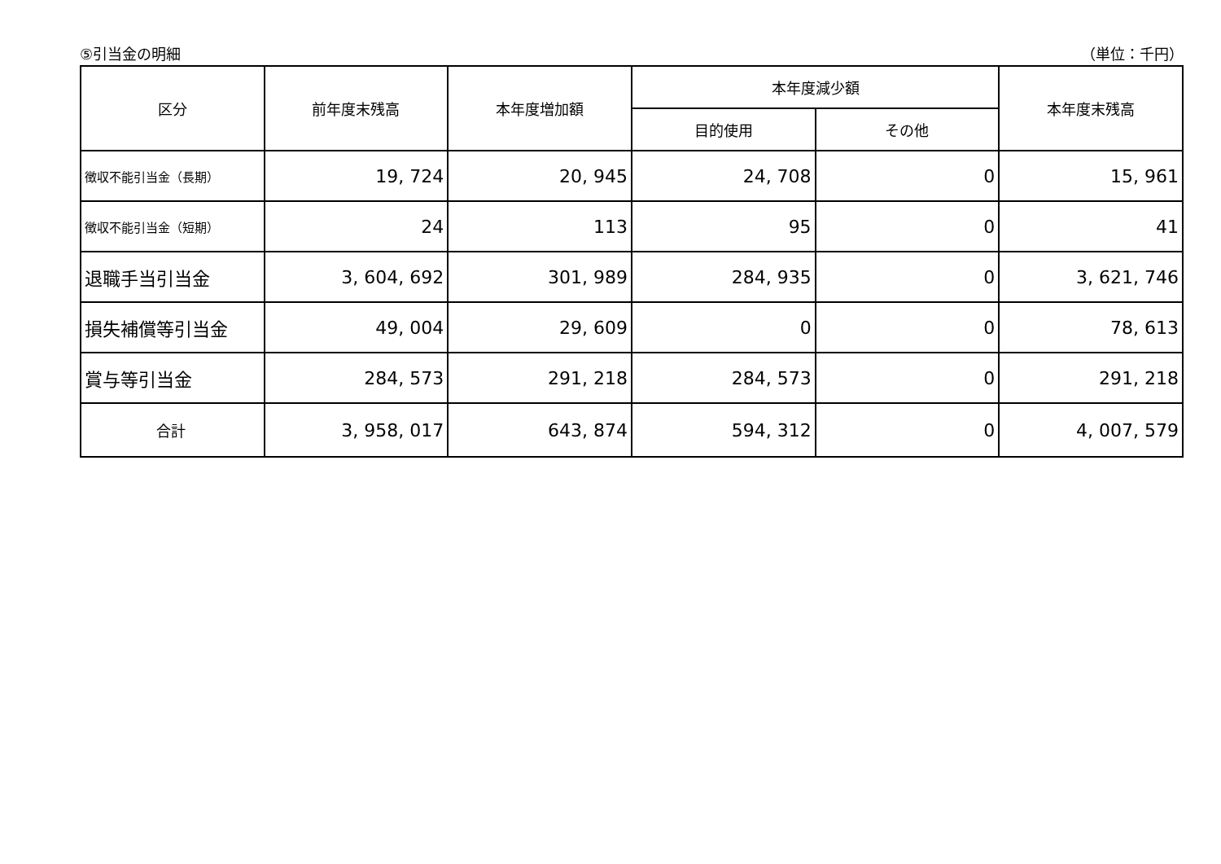⑤引当金の明細 （単位：千円）
| 区分 | 前年度末残高 | 本年度増加額 | 本年度減少額 | | 本年度末残高 |
| --- | --- | --- | --- | --- | --- |
| | | | 目的使用 | その他 | |
| 徴収不能引当金（長期） | 19, 724 | 20, 945 | 24, 708 | 0 | 15, 961 |
| 徴収不能引当金（短期） | 24 | 113 | 95 | 0 | 41 |
| 退職手当引当金 | 3, 604, 692 | 301, 989 | 284, 935 | 0 | 3, 621, 746 |
| 損失補償等引当金 | 49, 004 | 29, 609 | 0 | 0 | 78, 613 |
| 賞与等引当金 | 284, 573 | 291, 218 | 284, 573 | 0 | 291, 218 |
| 合計 | 3, 958, 017 | 643, 874 | 594, 312 | 0 | 4, 007, 579 |